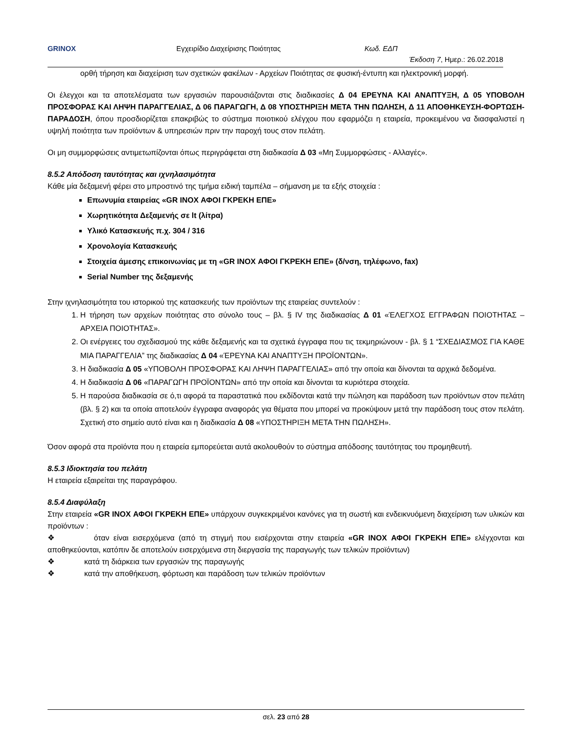GRINOX Εγχειρίδιο Διαχείρισης Ποιότητας Κωδ. ΕΔΠ
Έκδοση 7, Ημερ.: 26.02.2018
ορθή τήρηση και διαχείριση των σχετικών φακέλων - Αρχείων Ποιότητας σε φυσική-έντυπη και ηλεκτρονική μορφή.
Οι έλεγχοι και τα αποτελέσματα των εργασιών παρουσιάζονται στις διαδικασίες Δ 04 ΕΡΕΥΝΑ ΚΑΙ ΑΝΑΠΤΥΞΗ, Δ 05 ΥΠΟΒΟΛΗ ΠΡΟΣΦΟΡΑΣ ΚΑΙ ΛΗΨΗ ΠΑΡΑΓΓΕΛΙΑΣ, Δ 06 ΠΑΡΑΓΩΓΗ, Δ 08 ΥΠΟΣΤΗΡΙΞΗ ΜΕΤΑ ΤΗΝ ΠΩΛΗΣΗ, Δ 11 ΑΠΟΘΗΚΕΥΣΗ-ΦΟΡΤΩΣΗ-ΠΑΡΑΔΟΣΗ, όπου προσδιορίζεται επακριβώς το σύστημα ποιοτικού ελέγχου που εφαρμόζει η εταιρεία, προκειμένου να διασφαλιστεί η υψηλή ποιότητα των προϊόντων & υπηρεσιών πριν την παροχή τους στον πελάτη.
Οι μη συμμορφώσεις αντιμετωπίζονται όπως περιγράφεται στη διαδικασία Δ 03 «Μη Συμμορφώσεις - Αλλαγές».
8.5.2 Απόδοση ταυτότητας και ιχνηλασιμότητα
Κάθε μία δεξαμενή φέρει στο μπροστινό της τμήμα ειδική ταμπέλα – σήμανση με τα εξής στοιχεία :
Επωνυμία εταιρείας «GR INOX ΑΦΟΙ ΓΚΡΕΚΗ ΕΠΕ»
Χωρητικότητα Δεξαμενής σε lt (λίτρα)
Υλικό Κατασκευής π.χ. 304 / 316
Χρονολογία Κατασκευής
Στοιχεία άμεσης επικοινωνίας με τη «GR INOX ΑΦΟΙ ΓΚΡΕΚΗ ΕΠΕ» (δ/νση, τηλέφωνο, fax)
Serial Number της δεξαμενής
Στην ιχνηλασιμότητα του ιστορικού της κατασκευής των προϊόντων της εταιρείας συντελούν :
1. Η τήρηση των αρχείων ποιότητας στο σύνολο τους – βλ. § IV της διαδικασίας Δ 01 «ΈΛΕΓΧΟΣ ΕΓΓΡΑΦΩΝ ΠΟΙΟΤΗΤΑΣ – ΑΡΧΕΙΑ ΠΟΙΟΤΗΤΑΣ».
2. Οι ενέργειες του σχεδιασμού της κάθε δεξαμενής και τα σχετικά έγγραφα που τις τεκμηριώνουν - βλ. § 1 “ΣΧΕΔΙΑΣΜΟΣ ΓΙΑ ΚΑΘΕ ΜΙΑ ΠΑΡΑΓΓΕΛΙΑ” της διαδικασίας Δ 04 «ΈΡΕΥΝΑ ΚΑΙ ΑΝΑΠΤΥΞΗ ΠΡΟΪΟΝΤΩΝ».
3. Η διαδικασία Δ 05 «ΥΠΟΒΟΛΗ ΠΡΟΣΦΟΡΑΣ ΚΑΙ ΛΗΨΗ ΠΑΡΑΓΓΕΛΙΑΣ» από την οποία και δίνονται τα αρχικά δεδομένα.
4. Η διαδικασία Δ 06 «ΠΑΡΑΓΩΓΗ ΠΡΟΪΟΝΤΩΝ» από την οποία και δίνονται τα κυριότερα στοιχεία.
5. Η παρούσα διαδικασία σε ό,τι αφορά τα παραστατικά που εκδίδονται κατά την πώληση και παράδοση των προϊόντων στον πελάτη (βλ. § 2) και τα οποία αποτελούν έγγραφα αναφοράς για θέματα που μπορεί να προκύψουν μετά την παράδοση τους στον πελάτη. Σχετική στο σημείο αυτό είναι και η διαδικασία Δ 08 «ΥΠΟΣΤΗΡΙΞΗ ΜΕΤΑ ΤΗΝ ΠΩΛΗΣΗ».
Όσον αφορά στα προϊόντα που η εταιρεία εμπορεύεται αυτά ακολουθούν το σύστημα απόδοσης ταυτότητας του προμηθευτή.
8.5.3 Ιδιοκτησία του πελάτη
Η εταιρεία εξαιρείται της παραγράφου.
8.5.4 Διαφύλαξη
Στην εταιρεία «GR INOX ΑΦΟΙ ΓΚΡΕΚΗ ΕΠΕ» υπάρχουν συγκεκριμένοι κανόνες για τη σωστή και ενδεικνυόμενη διαχείριση των υλικών και προϊόντων :
❖ όταν είναι εισερχόμενα (από τη στιγμή που εισέρχονται στην εταιρεία «GR INOX ΑΦΟΙ ΓΚΡΕΚΗ ΕΠΕ» ελέγχονται και αποθηκεύονται, κατόπιν δε αποτελούν εισερχόμενα στη διεργασία της παραγωγής των τελικών προϊόντων)
❖ κατά τη διάρκεια των εργασιών της παραγωγής
❖ κατά την αποθήκευση, φόρτωση και παράδοση των τελικών προϊόντων
σελ. 23 από 28